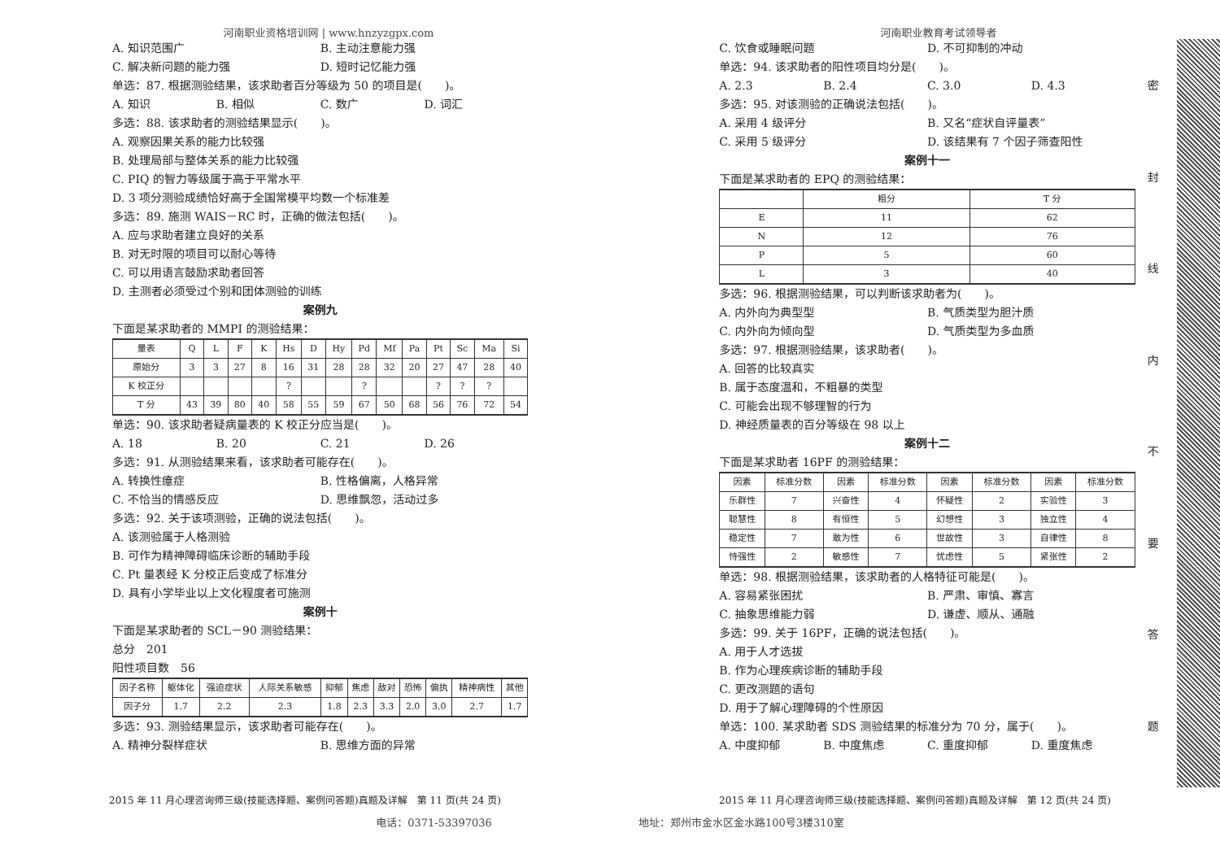河南职业资格培训网 | www.hnzyzgpx.com 河南职业教育考试领导者
A. 知识范围广 B. 主动注意能力强
C. 解决新问题的能力强 D. 短时记忆能力强
单选：87. 根据测验结果，该求助者百分等级为 50 的项目是(　　)。
A. 知识 B. 相似 C. 数广 D. 词汇
多选：88. 该求助者的测验结果显示(　　)。
A. 观察因果关系的能力比较强
B. 处理局部与整体关系的能力比较强
C. PIQ 的智力等级属于高于平常水平
D. 3 项分测验成绩恰好高于全国常模平均数一个标准差
多选：89. 施测 WAIS－RC 时，正确的做法包括(　　)。
A. 应与求助者建立良好的关系
B. 对无时限的项目可以耐心等待
C. 可以用语言鼓励求助者回答
D. 主测者必须受过个别和团体测验的训练
案例九
下面是某求助者的 MMPI 的测验结果：
| 量表 | Q | L | F | K | Hs | D | Hy | Pd | Mf | Pa | Pt | Sc | Ma | Si |
| 原始分 | 3 | 3 | 27 | 8 | 16 | 31 | 28 | 28 | 32 | 20 | 27 | 47 | 28 | 40 |
| K 校正分 | | | | | ? | | | ? | | | ? | ? | ? | |
| T 分 | 43 | 39 | 80 | 40 | 58 | 55 | 59 | 67 | 50 | 68 | 56 | 76 | 72 | 54 |
单选：90. 该求助者疑病量表的 K 校正分应当是(　　)。
A. 18 B. 20 C. 21 D. 26
多选：91. 从测验结果来看，该求助者可能存在(　　)。
A. 转换性癔症 B. 性格偏离，人格异常
C. 不恰当的情感反应 D. 思维飘忽，活动过多
多选：92. 关于该项测验，正确的说法包括(　　)。
A. 该测验属于人格测验
B. 可作为精神障碍临床诊断的辅助手段
C. Pt 量表经 K 分校正后变成了标准分
D. 具有小学毕业以上文化程度者可施测
案例十
下面是某求助者的 SCL－90 测验结果：
总分　201
阳性项目数　56
| 因子名称 | 躯体化 | 强迫症状 | 人际关系敏感 | 抑郁 | 焦虑 | 敌对 | 恐怖 | 偏执 | 精神病性 | 其他 |
| 因子分 | 1.7 | 2.2 | 2.3 | 1.8 | 2.3 | 3.3 | 2.0 | 3.0 | 2.7 | 1.7 |
多选：93. 测验结果显示，该求助者可能存在(　　)。
A. 精神分裂样症状 B. 思维方面的异常
C. 饮食或睡眠问题 D. 不可抑制的冲动
单选：94. 该求助者的阳性项目均分是(　　)。
A. 2.3 B. 2.4 C. 3.0 D. 4.3
多选：95. 对该测验的正确说法包括(　　)。
A. 采用 4 级评分 B. 又名“症状自评量表”
C. 采用 5 级评分 D. 该结果有 7 个因子筛查阳性
案例十一
下面是某求助者的 EPQ 的测验结果：
| | 粗分 | T 分 |
| E | 11 | 62 |
| N | 12 | 76 |
| P | 5 | 60 |
| L | 3 | 40 |
多选：96. 根据测验结果，可以判断该求助者为(　　)。
A. 内外向为典型型 B. 气质类型为胆汁质
C. 内外向为倾向型 D. 气质类型为多血质
多选：97. 根据测验结果，该求助者(　　)。
A. 回答的比较真实
B. 属于态度温和，不粗暴的类型
C. 可能会出现不够理智的行为
D. 神经质量表的百分等级在 98 以上
案例十二
下面是某求助者 16PF 的测验结果：
| 因素 | 标准分数 | 因素 | 标准分数 | 因素 | 标准分数 | 因素 | 标准分数 |
| 乐群性 | 7 | 兴奋性 | 4 | 怀疑性 | 2 | 实验性 | 3 |
| 聪慧性 | 8 | 有恒性 | 5 | 幻想性 | 3 | 独立性 | 4 |
| 稳定性 | 7 | 敢为性 | 6 | 世故性 | 3 | 自律性 | 8 |
| 恃强性 | 2 | 敏感性 | 7 | 忧虑性 | 5 | 紧张性 | 2 |
单选：98. 根据测验结果，该求助者的人格特征可能是(　　)。
A. 容易紧张困扰 B. 严肃、审慎、寡言
C. 抽象思维能力弱 D. 谦虚、顺从、通融
多选：99. 关于 16PF，正确的说法包括(　　)。
A. 用于人才选拔
B. 作为心理疾病诊断的辅助手段
C. 更改测题的语句
D. 用于了解心理障碍的个性原因
单选：100. 某求助者 SDS 测验结果的标准分为 70 分，属于(　　)。
A. 中度抑郁 B. 中度焦虑 C. 重度抑郁 D. 重度焦虑
密封线内不要答题
2015 年 11 月心理咨询师三级(技能选择题、案例问答题)真题及详解　第 11 页(共 24 页) 2015 年 11 月心理咨询师三级(技能选择题、案例问答题)真题及详解　第 12 页(共 24 页)
电话：0371-53397036 地址：郑州市金水区金水路100号3楼310室